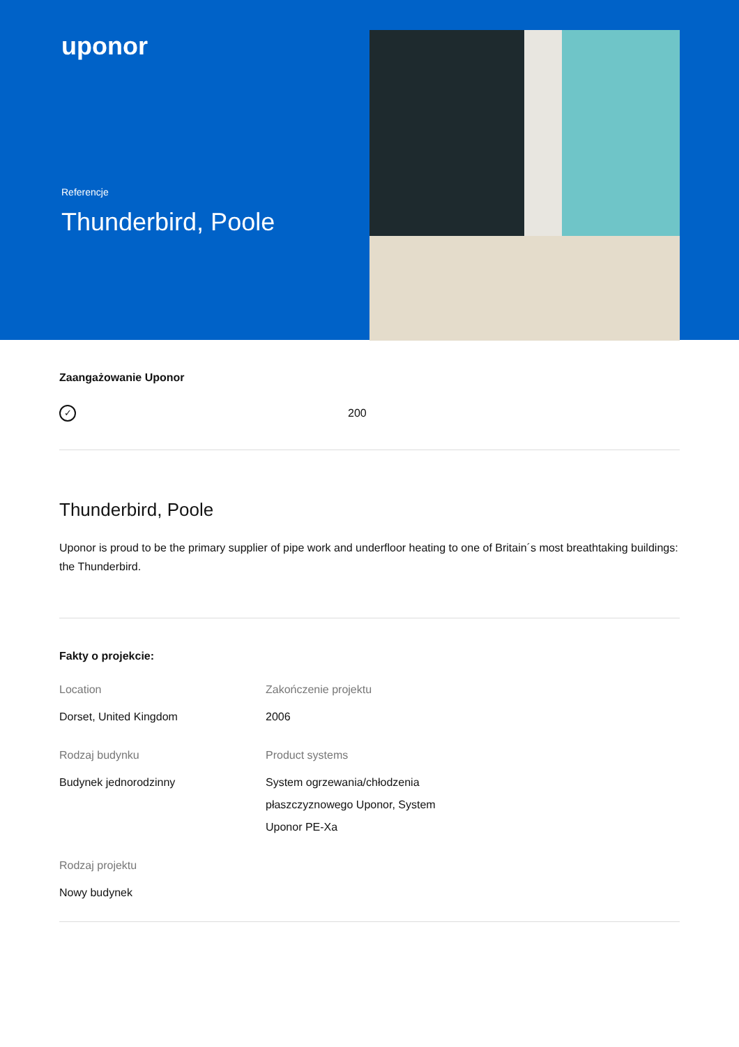uponor
Referencje
Thunderbird, Poole
Zaangażowanie Uponor
✓
200
Thunderbird, Poole
Uponor is proud to be the primary supplier of pipe work and underfloor heating to one of Britain´s most breathtaking buildings: the Thunderbird.
Fakty o projekcie:
Location
Dorset, United Kingdom
Zakończenie projektu
2006
Rodzaj budynku
Budynek jednorodzinny
Product systems
System ogrzewania/chłodzenia płaszczyznowego Uponor, System Uponor PE-Xa
Rodzaj projektu
Nowy budynek